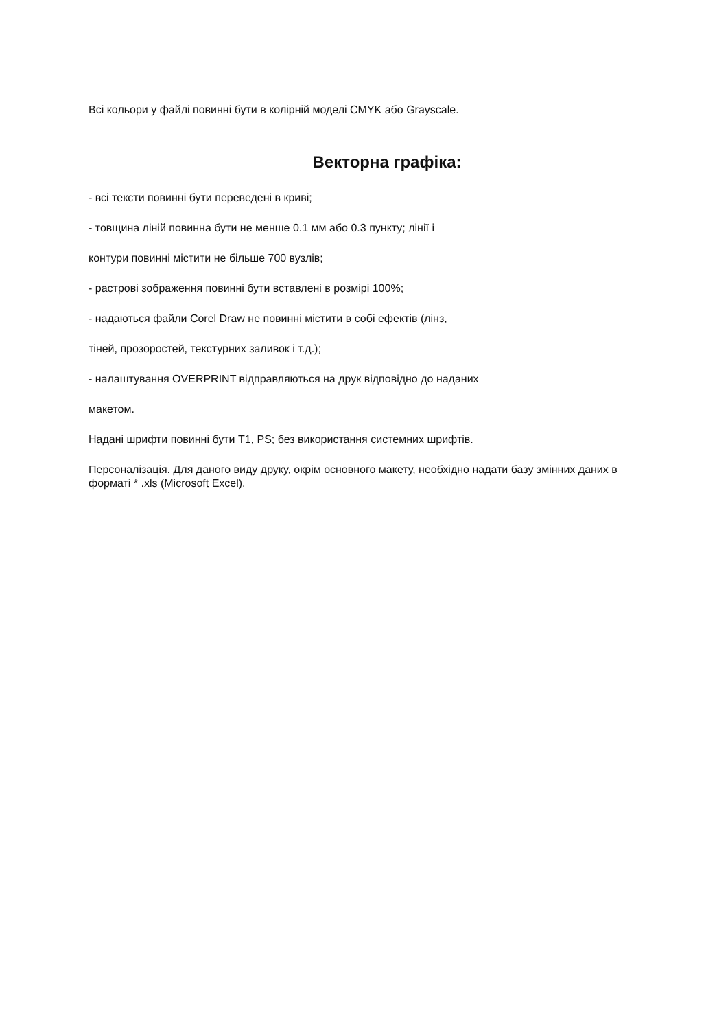Всі кольори у файлі повинні бути в колірній моделі CMYK або Grayscale.
Векторна графіка:
- всі тексти повинні бути переведені в криві;
- товщина ліній повинна бути не менше 0.1 мм або 0.3 пункту; лінії і
контури повинні містити не більше 700 вузлів;
- растрові зображення повинні бути вставлені в розмірі 100%;
- надаються файли Corel Draw не повинні містити в собі ефектів (лінз,
тіней, прозоростей, текстурних заливок і т.д.);
- налаштування OVERPRINT відправляються на друк відповідно до наданих
макетом.
Надані шрифти повинні бути T1, PS; без використання системних шрифтів.
Персоналізація. Для даного виду друку, окрім основного макету, необхідно надати базу змінних даних в форматі * .xls (Microsoft Excel).